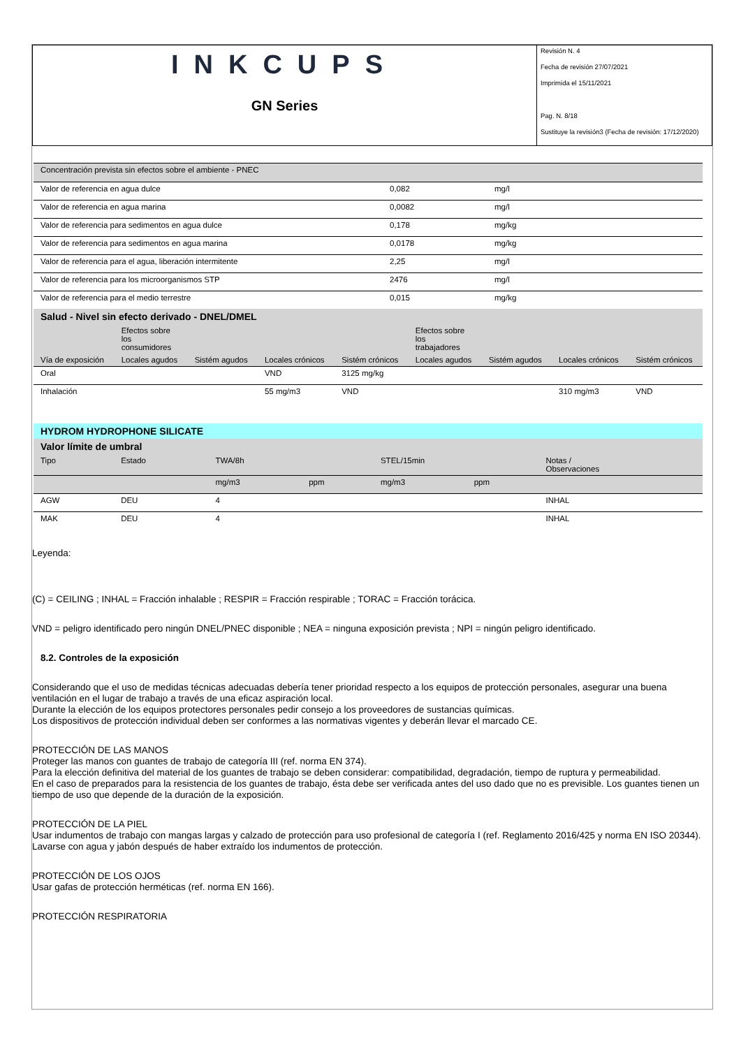INKCUPS
GN Series
Revisión N. 4
Fecha de revisión 27/07/2021
Imprimida el 15/11/2021
Pag. N. 8/18
Sustituye la revisión3 (Fecha de revisión: 17/12/2020)
| Concentración prevista sin efectos sobre el ambiente - PNEC | | |
| Valor de referencia en agua dulce | 0,082 | mg/l |
| Valor de referencia en agua marina | 0,0082 | mg/l |
| Valor de referencia para sedimentos en agua dulce | 0,178 | mg/kg |
| Valor de referencia para sedimentos en agua marina | 0,0178 | mg/kg |
| Valor de referencia para el agua, liberación intermitente | 2,25 | mg/l |
| Valor de referencia para los microorganismos STP | 2476 | mg/l |
| Valor de referencia para el medio terrestre | 0,015 | mg/kg |
| Salud - Nivel sin efecto derivado - DNEL/DMEL | | | | | | | | |
| | Efectos sobre los consumidores | | | | Efectos sobre los trabajadores | | | |
| Vía de exposición | Locales agudos | Sistém agudos | Locales crónicos | Sistém crónicos | Locales agudos | Sistém agudos | Locales crónicos | Sistém crónicos |
| Oral | | | VND | 3125 mg/kg | | | | |
| Inhalación | | | 55 mg/m3 | VND | | | 310 mg/m3 | VND |
| HYDROM HYDROPHONE SILICATE | | | | | | |
| Valor límite de umbral | | | | | | |
| Tipo | Estado | TWA/8h | | STEL/15min | | Notas / Observaciones |
| | | mg/m3 | ppm | mg/m3 | ppm | |
| AGW | DEU | 4 | | | | INHAL |
| MAK | DEU | 4 | | | | INHAL |
Leyenda:
(C) = CEILING ; INHAL = Fracción inhalable ; RESPIR = Fracción respirable ; TORAC = Fracción torácica.
VND = peligro identificado pero ningún DNEL/PNEC disponible ; NEA = ninguna exposición prevista ; NPI = ningún peligro identificado.
8.2. Controles de la exposición
Considerando que el uso de medidas técnicas adecuadas debería tener prioridad respecto a los equipos de protección personales, asegurar una buena ventilación en el lugar de trabajo a través de una eficaz aspiración local.
Durante la elección de los equipos protectores personales pedir consejo a los proveedores de sustancias químicas.
Los dispositivos de protección individual deben ser conformes a las normativas vigentes y deberán llevar el marcado CE.
PROTECCIÓN DE LAS MANOS
Proteger las manos con guantes de trabajo de categoría III (ref. norma EN 374).
Para la elección definitiva del material de los guantes de trabajo se deben considerar: compatibilidad, degradación, tiempo de ruptura y permeabilidad.
En el caso de preparados para la resistencia de los guantes de trabajo, ésta debe ser verificada antes del uso dado que no es previsible. Los guantes tienen un tiempo de uso que depende de la duración de la exposición.
PROTECCIÓN DE LA PIEL
Usar indumentos de trabajo con mangas largas y calzado de protección para uso profesional de categoría I (ref. Reglamento 2016/425 y norma EN ISO 20344). Lavarse con agua y jabón después de haber extraído los indumentos de protección.
PROTECCIÓN DE LOS OJOS
Usar gafas de protección herméticas (ref. norma EN 166).
PROTECCIÓN RESPIRATORIA